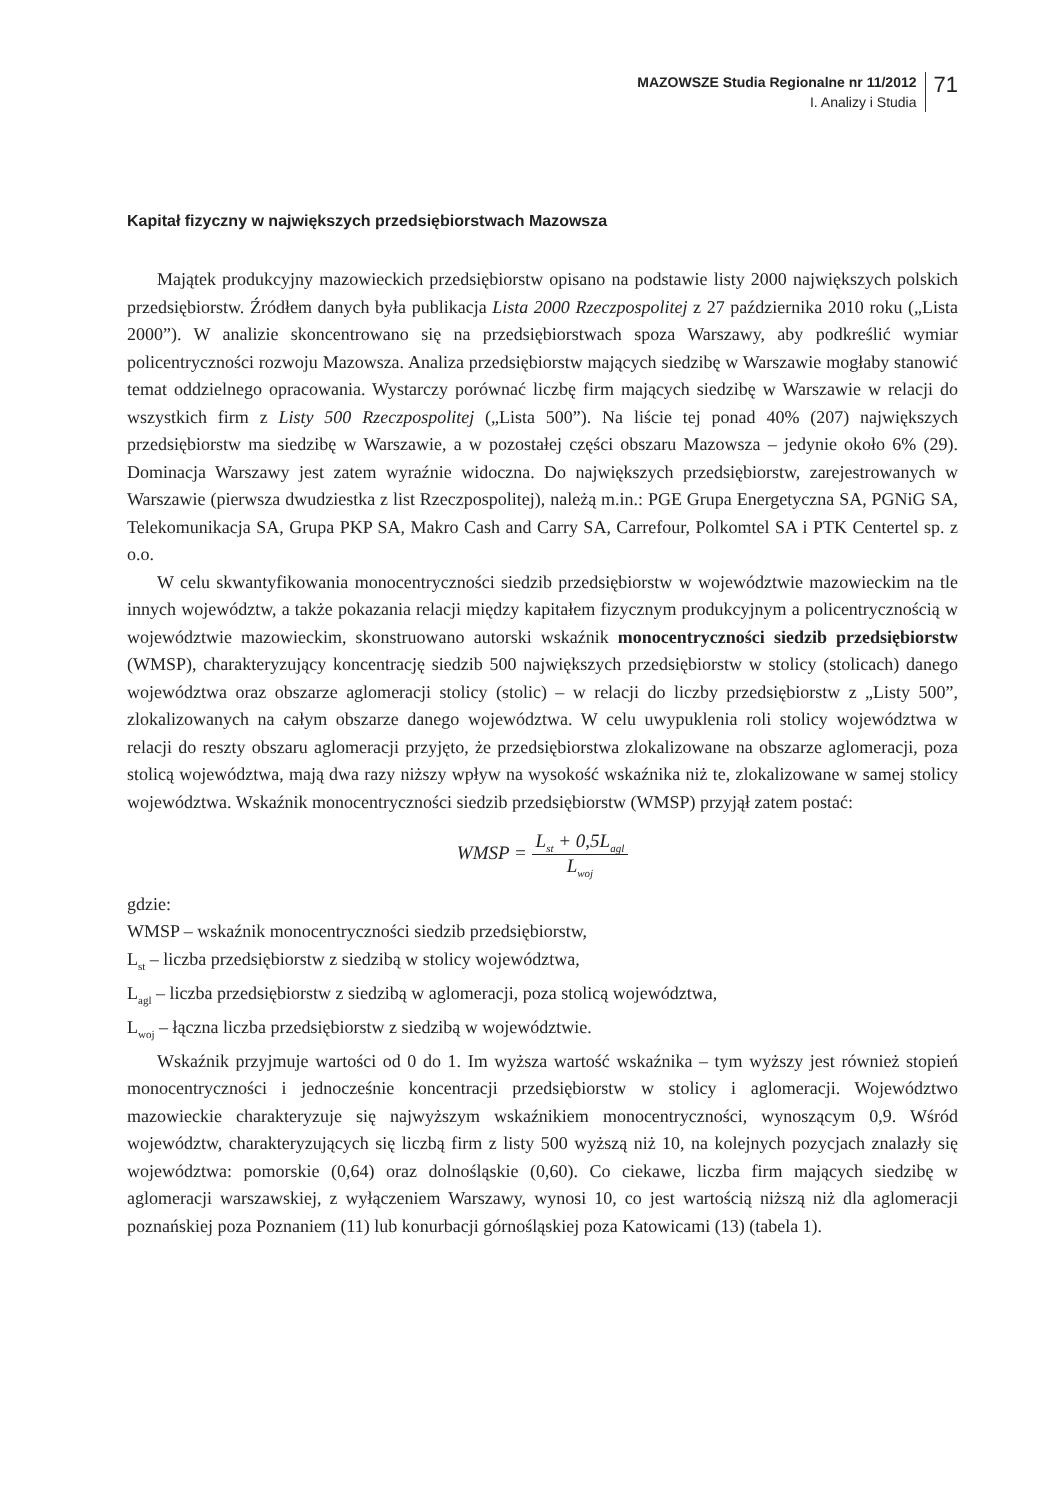MAZOWSZE Studia Regionalne nr 11/2012
I. Analizy i Studia
71
Kapitał fizyczny w największych przedsiębiorstwach Mazowsza
Majątek produkcyjny mazowieckich przedsiębiorstw opisano na podstawie listy 2000 największych polskich przedsiębiorstw. Źródłem danych była publikacja Lista 2000 Rzeczpospolitej z 27 października 2010 roku („Lista 2000”). W analizie skoncentrowano się na przedsiębiorstwach spoza Warszawy, aby podkreślić wymiar policentryczności rozwoju Mazowsza. Analiza przedsiębiorstw mających siedzibę w Warszawie mogłaby stanowić temat oddzielnego opracowania. Wystarczy porównać liczbę firm mających siedzibę w Warszawie w relacji do wszystkich firm z Listy 500 Rzeczpospolitej („Lista 500”). Na liście tej ponad 40% (207) największych przedsiębiorstw ma siedzibę w Warszawie, a w pozostałej części obszaru Mazowsza – jedynie około 6% (29). Dominacja Warszawy jest zatem wyraźnie widoczna. Do największych przedsiębiorstw, zarejestrowanych w Warszawie (pierwsza dwudziestka z list Rzeczpospolitej), należą m.in.: PGE Grupa Energetyczna SA, PGNiG SA, Telekomunikacja SA, Grupa PKP SA, Makro Cash and Carry SA, Carrefour, Polkomtel SA i PTK Centertel sp. z o.o.
W celu skwantyfikowania monocentryczności siedzib przedsiębiorstw w województwie mazowieckim na tle innych województw, a także pokazania relacji między kapitałem fizycznym produkcyjnym a policentrycznością w województwie mazowieckim, skonstruowano autorski wskaźnik monocentryczności siedzib przedsiębiorstw (WMSP), charakteryzujący koncentrację siedzib 500 największych przedsiębiorstw w stolicy (stolicach) danego województwa oraz obszarze aglomeracji stolicy (stolic) – w relacji do liczby przedsiębiorstw z „Listy 500”, zlokalizowanych na całym obszarze danego województwa. W celu uwypuklenia roli stolicy województwa w relacji do reszty obszaru aglomeracji przyjęto, że przedsiębiorstwa zlokalizowane na obszarze aglomeracji, poza stolicą województwa, mają dwa razy niższy wpływ na wysokość wskaźnika niż te, zlokalizowane w samej stolicy województwa. Wskaźnik monocentryczności siedzib przedsiębiorstw (WMSP) przyjął zatem postać:
WMSP = L<sub>st</sub> + 0,5L<sub>agl</sub> L<sub>woj</sub>
gdzie:
WMSP – wskaźnik monocentryczności siedzib przedsiębiorstw,
L<sub>st</sub> – liczba przedsiębiorstw z siedzibą w stolicy województwa,
L<sub>agl</sub> – liczba przedsiębiorstw z siedzibą w aglomeracji, poza stolicą województwa,
L<sub>woj</sub> – łączna liczba przedsiębiorstw z siedzibą w województwie.
Wskaźnik przyjmuje wartości od 0 do 1. Im wyższa wartość wskaźnika – tym wyższy jest również stopień monocentryczności i jednocześnie koncentracji przedsiębiorstw w stolicy i aglomeracji. Województwo mazowieckie charakteryzuje się najwyższym wskaźnikiem monocentryczności, wynoszącym 0,9. Wśród województw, charakteryzujących się liczbą firm z listy 500 wyższą niż 10, na kolejnych pozycjach znalazły się województwa: pomorskie (0,64) oraz dolnośląskie (0,60). Co ciekawe, liczba firm mających siedzibę w aglomeracji warszawskiej, z wyłączeniem Warszawy, wynosi 10, co jest wartością niższą niż dla aglomeracji poznańskiej poza Poznaniem (11) lub konurbacji górnośląskiej poza Katowicami (13) (tabela 1).